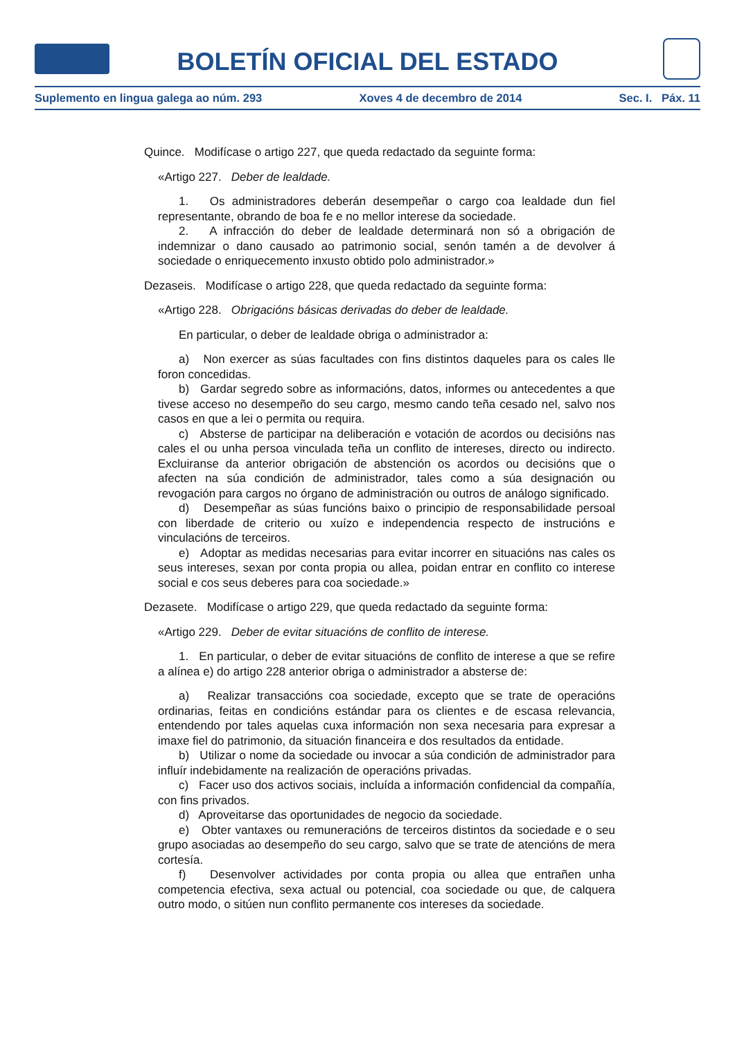BOLETÍN OFICIAL DEL ESTADO
Suplemento en lingua galega ao núm. 293 Xoves 4 de decembro de 2014 Sec. I. Páx. 11
Quince. Modifícase o artigo 227, que queda redactado da seguinte forma:
«Artigo 227. Deber de lealdade.
1. Os administradores deberán desempeñar o cargo coa lealdade dun fiel representante, obrando de boa fe e no mellor interese da sociedade.
2. A infracción do deber de lealdade determinará non só a obrigación de indemnizar o dano causado ao patrimonio social, senón tamén a de devolver á sociedade o enriquecemento inxusto obtido polo administrador.»
Dezaseis. Modifícase o artigo 228, que queda redactado da seguinte forma:
«Artigo 228. Obrigacións básicas derivadas do deber de lealdade.
En particular, o deber de lealdade obriga o administrador a:
a) Non exercer as súas facultades con fins distintos daqueles para os cales lle foron concedidas.
b) Gardar segredo sobre as informacións, datos, informes ou antecedentes a que tivese acceso no desempeño do seu cargo, mesmo cando teña cesado nel, salvo nos casos en que a lei o permita ou requira.
c) Absterse de participar na deliberación e votación de acordos ou decisións nas cales el ou unha persoa vinculada teña un conflito de intereses, directo ou indirecto. Excluiranse da anterior obrigación de abstención os acordos ou decisións que o afecten na súa condición de administrador, tales como a súa designación ou revogación para cargos no órgano de administración ou outros de análogo significado.
d) Desempeñar as súas funcións baixo o principio de responsabilidade persoal con liberdade de criterio ou xuízo e independencia respecto de instrucións e vinculacións de terceiros.
e) Adoptar as medidas necesarias para evitar incorrer en situacións nas cales os seus intereses, sexan por conta propia ou allea, poidan entrar en conflito co interese social e cos seus deberes para coa sociedade.»
Dezasete. Modifícase o artigo 229, que queda redactado da seguinte forma:
«Artigo 229. Deber de evitar situacións de conflito de interese.
1. En particular, o deber de evitar situacións de conflito de interese a que se refire a alínea e) do artigo 228 anterior obriga o administrador a absterse de:
a) Realizar transaccións coa sociedade, excepto que se trate de operacións ordinarias, feitas en condicións estándar para os clientes e de escasa relevancia, entendendo por tales aquelas cuxa información non sexa necesaria para expresar a imaxe fiel do patrimonio, da situación financeira e dos resultados da entidade.
b) Utilizar o nome da sociedade ou invocar a súa condición de administrador para influír indebidamente na realización de operacións privadas.
c) Facer uso dos activos sociais, incluída a información confidencial da compañía, con fins privados.
d) Aproveitarse das oportunidades de negocio da sociedade.
e) Obter vantaxes ou remuneracións de terceiros distintos da sociedade e o seu grupo asociadas ao desempeño do seu cargo, salvo que se trate de atencións de mera cortesía.
f) Desenvolver actividades por conta propia ou allea que entrañen unha competencia efectiva, sexa actual ou potencial, coa sociedade ou que, de calquera outro modo, o sitúen nun conflito permanente cos intereses da sociedade.